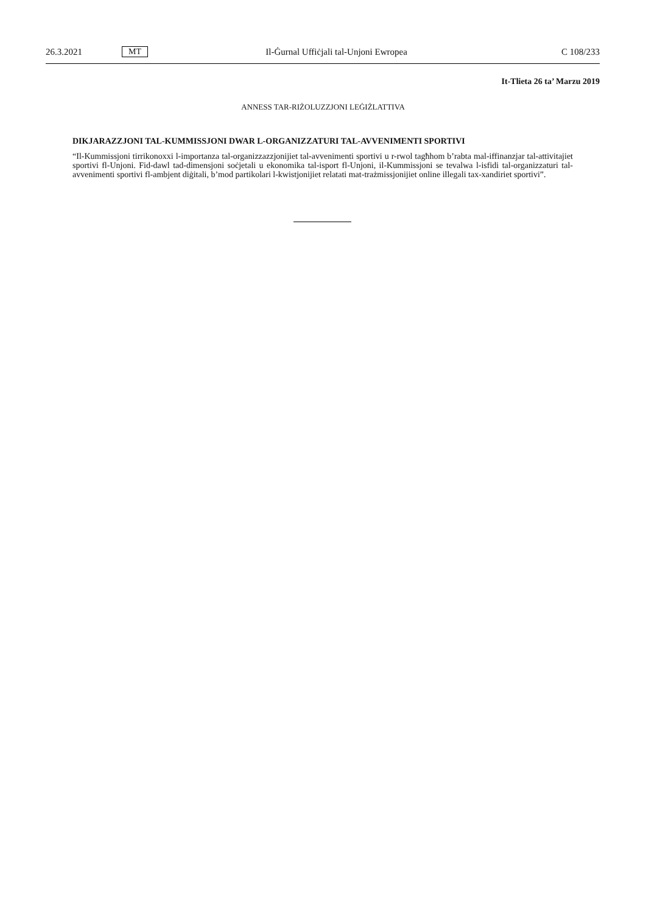26.3.2021 MT Il-Ġurnal Uffiċjali tal-Unjoni Ewropea C 108/233
It-Tlieta 26 ta’ Marzu 2019
ANNESS TAR-RIŻOLUZZJONI LEĠIŻLATTIVA
DIKJARAZZJONI TAL-KUMMISSJONI DWAR L-ORGANIZZATURI TAL-AVVENIMENTI SPORTIVI
“Il-Kummissjoni tirrikonoxxi l-importanza tal-organizzazzjonijiet tal-avvenimenti sportivi u r-rwol tagħhom b’rabta mal-iffinanzjar tal-attivitajiet sportivi fl-Unjoni. Fid-dawl tad-dimensjoni soċjetali u ekonomika tal-isport fl-Unjoni, il-Kummissjoni se tevalwa l-isfidi tal-organizzaturi tal-avvenimenti sportivi fl-ambjent diġitali, b’mod partikolari l-kwistjonijiet relatati mat-trażmissjonijiet online illegali tax-xandiriet sportivi”.